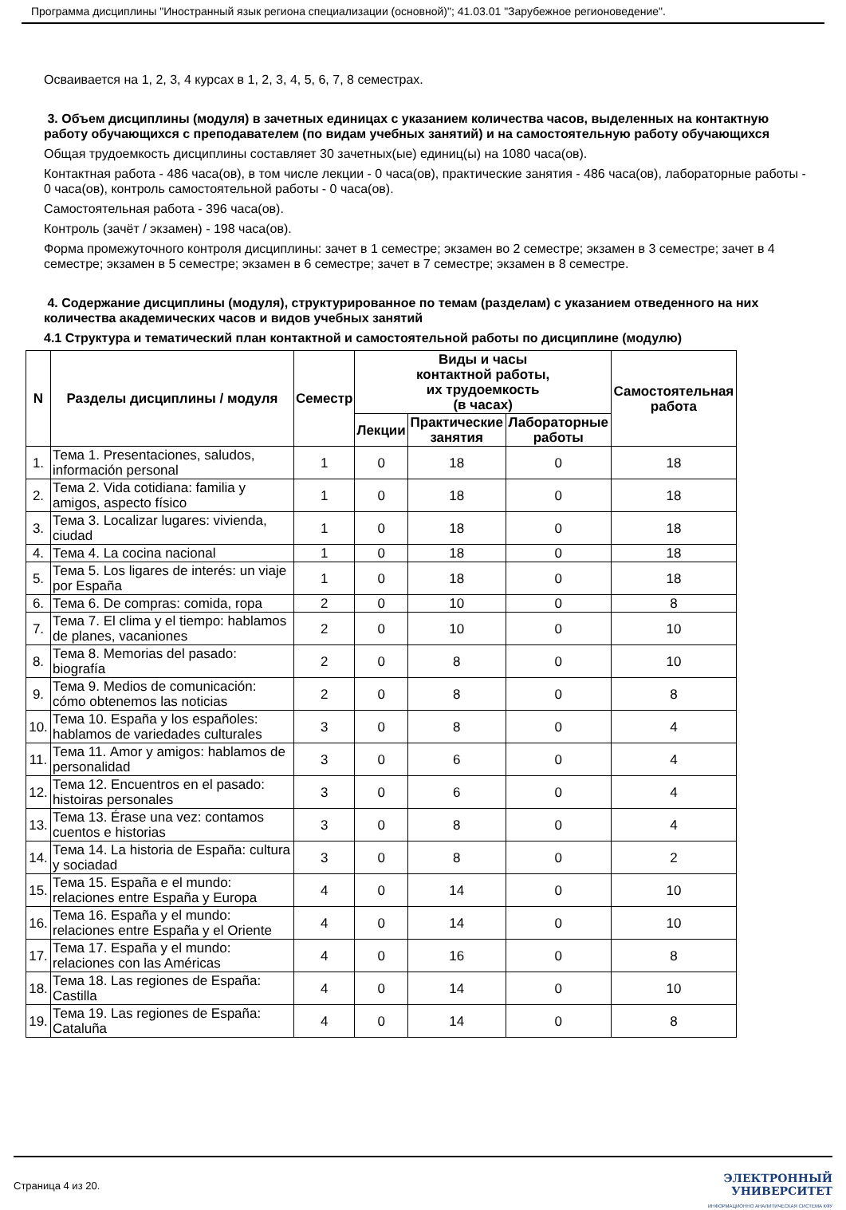Программа дисциплины "Иностранный язык региона специализации (основной)"; 41.03.01 "Зарубежное регионоведение".
Осваивается на 1, 2, 3, 4 курсах в 1, 2, 3, 4, 5, 6, 7, 8 семестрах.
3. Объем дисциплины (модуля) в зачетных единицах с указанием количества часов, выделенных на контактную работу обучающихся с преподавателем (по видам учебных занятий) и на самостоятельную работу обучающихся
Общая трудоемкость дисциплины составляет 30 зачетных(ые) единиц(ы) на 1080 часа(ов).
Контактная работа - 486 часа(ов), в том числе лекции - 0 часа(ов), практические занятия - 486 часа(ов), лабораторные работы - 0 часа(ов), контроль самостоятельной работы - 0 часа(ов).
Самостоятельная работа - 396 часа(ов).
Контроль (зачёт / экзамен) - 198 часа(ов).
Форма промежуточного контроля дисциплины: зачет в 1 семестре; экзамен во 2 семестре; экзамен в 3 семестре; зачет в 4 семестре; экзамен в 5 семестре; экзамен в 6 семестре; зачет в 7 семестре; экзамен в 8 семестре.
4. Содержание дисциплины (модуля), структурированное по темам (разделам) с указанием отведенного на них количества академических часов и видов учебных занятий
4.1 Структура и тематический план контактной и самостоятельной работы по дисциплине (модулю)
| N | Разделы дисциплины / модуля | Семестр | Виды и часы контактной работы, их трудоемкость (в часах) | | | Самостоятельная работа |
| --- | --- | --- | --- | --- | --- | --- |
| | | | Лекции | Практические занятия | Лабораторные работы | |
| 1. | Тема 1. Presentaciones, saludos, información personal | 1 | 0 | 18 | 0 | 18 |
| 2. | Тема 2. Vida cotidiana: familia y amigos, aspecto físico | 1 | 0 | 18 | 0 | 18 |
| 3. | Тема 3. Localizar lugares: vivienda, ciudad | 1 | 0 | 18 | 0 | 18 |
| 4. | Тема 4. La cocina nacional | 1 | 0 | 18 | 0 | 18 |
| 5. | Тема 5. Los ligares de interés: un viaje por España | 1 | 0 | 18 | 0 | 18 |
| 6. | Тема 6. De compras: comida, ropa | 2 | 0 | 10 | 0 | 8 |
| 7. | Тема 7. El clima y el tiempo: hablamos de planes, vacaniones | 2 | 0 | 10 | 0 | 10 |
| 8. | Тема 8. Memorias del pasado: biografía | 2 | 0 | 8 | 0 | 10 |
| 9. | Тема 9. Medios de comunicación: cómo obtenemos las noticias | 2 | 0 | 8 | 0 | 8 |
| 10. | Тема 10. España y los españoles: hablamos de variedades culturales | 3 | 0 | 8 | 0 | 4 |
| 11. | Тема 11. Amor y amigos: hablamos de personalidad | 3 | 0 | 6 | 0 | 4 |
| 12. | Тема 12. Encuentros en el pasado: histoiras personales | 3 | 0 | 6 | 0 | 4 |
| 13. | Тема 13. Érase una vez: contamos cuentos e historias | 3 | 0 | 8 | 0 | 4 |
| 14. | Тема 14. La historia de España: cultura y sociadad | 3 | 0 | 8 | 0 | 2 |
| 15. | Тема 15. España e el mundo: relaciones entre España y Europa | 4 | 0 | 14 | 0 | 10 |
| 16. | Тема 16. España y el mundo: relaciones entre España y el Oriente | 4 | 0 | 14 | 0 | 10 |
| 17. | Тема 17. España y el mundo: relaciones con las Américas | 4 | 0 | 16 | 0 | 8 |
| 18. | Тема 18. Las regiones de España: Castilla | 4 | 0 | 14 | 0 | 10 |
| 19. | Тема 19. Las regiones de España: Cataluña | 4 | 0 | 14 | 0 | 8 |
Страница 4 из 20.
ЭЛЕКТРОННЫЙ
УНИВЕРСИТЕТ
ИНФОРМАЦИОННО АНАЛИТИЧЕСКАЯ СИСТЕМА КФУ